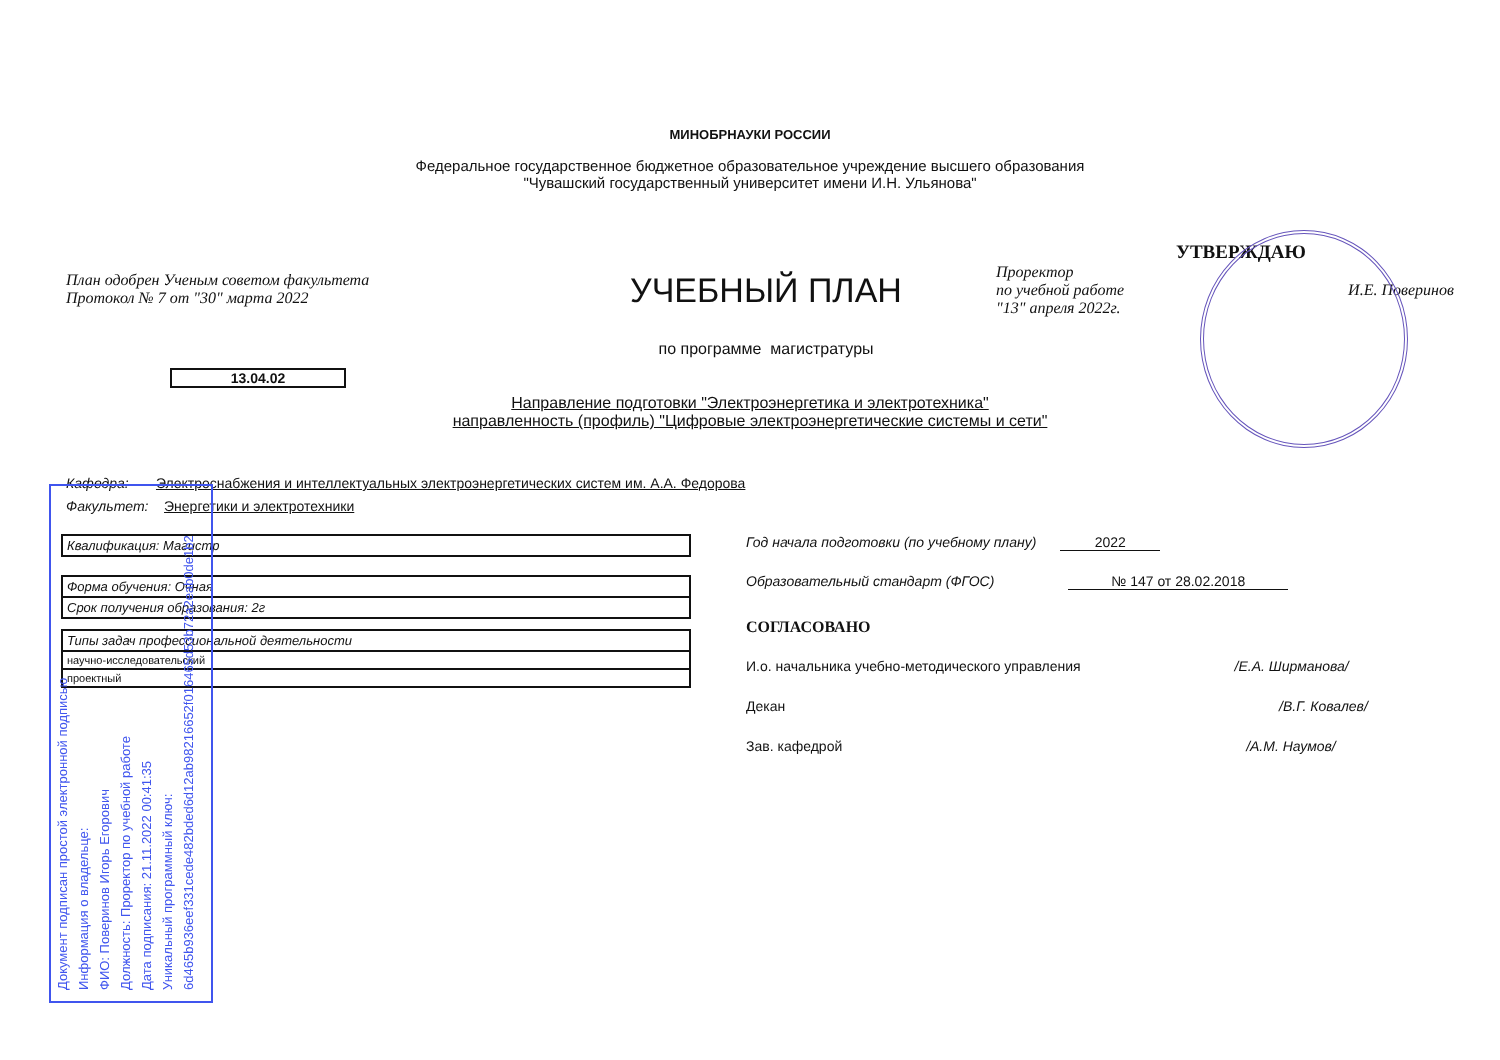МИНОБРНАУКИ РОССИИ
Федеральное государственное бюджетное образовательное учреждение высшего образования
"Чувашский государственный университет имени И.Н. Ульянова"
План одобрен Ученым советом факультета
Протокол № 7 от "30" марта 2022
УЧЕБНЫЙ ПЛАН
по программе магистратуры
УТВЕРЖДАЮ
Проректор
по учебной работе И.Е. Поверинов
"13" апреля 2022г.
13.04.02
Направление подготовки "Электроэнергетика и электротехника"
направленность (профиль) "Цифровые электроэнергетические системы и сети"
Кафедра: Электроснабжения и интеллектуальных электроэнергетических систем им. А.А. Федорова
Факультет: Энергетики и электротехники
| Квалификация: Магистр |
| Форма обучения: Очная |
| Срок получения образования: 2г |
| Типы задач профессиональной деятельности |
| научно-исследовательский |
| проектный |
Год начала подготовки (по учебному плану) 2022
Образовательный стандарт (ФГОС) № 147 от 28.02.2018
СОГЛАСОВАНО
И.о. начальника учебно-методического управления /Е.А. Ширманова/
Декан /В.Г. Ковалев/
Зав. кафедрой /А.М. Наумов/
Документ подписан простой электронной подписью
Информация о владельце:
ФИО: Поверинов Игорь Егорович
Должность: Проректор по учебной работе
Дата подписания: 21.11.2022 00:41:35
Уникальный программный ключ:
6d465b936eef331cede482bded6d12ab98216652f016465d53b72a2eab0de1b2